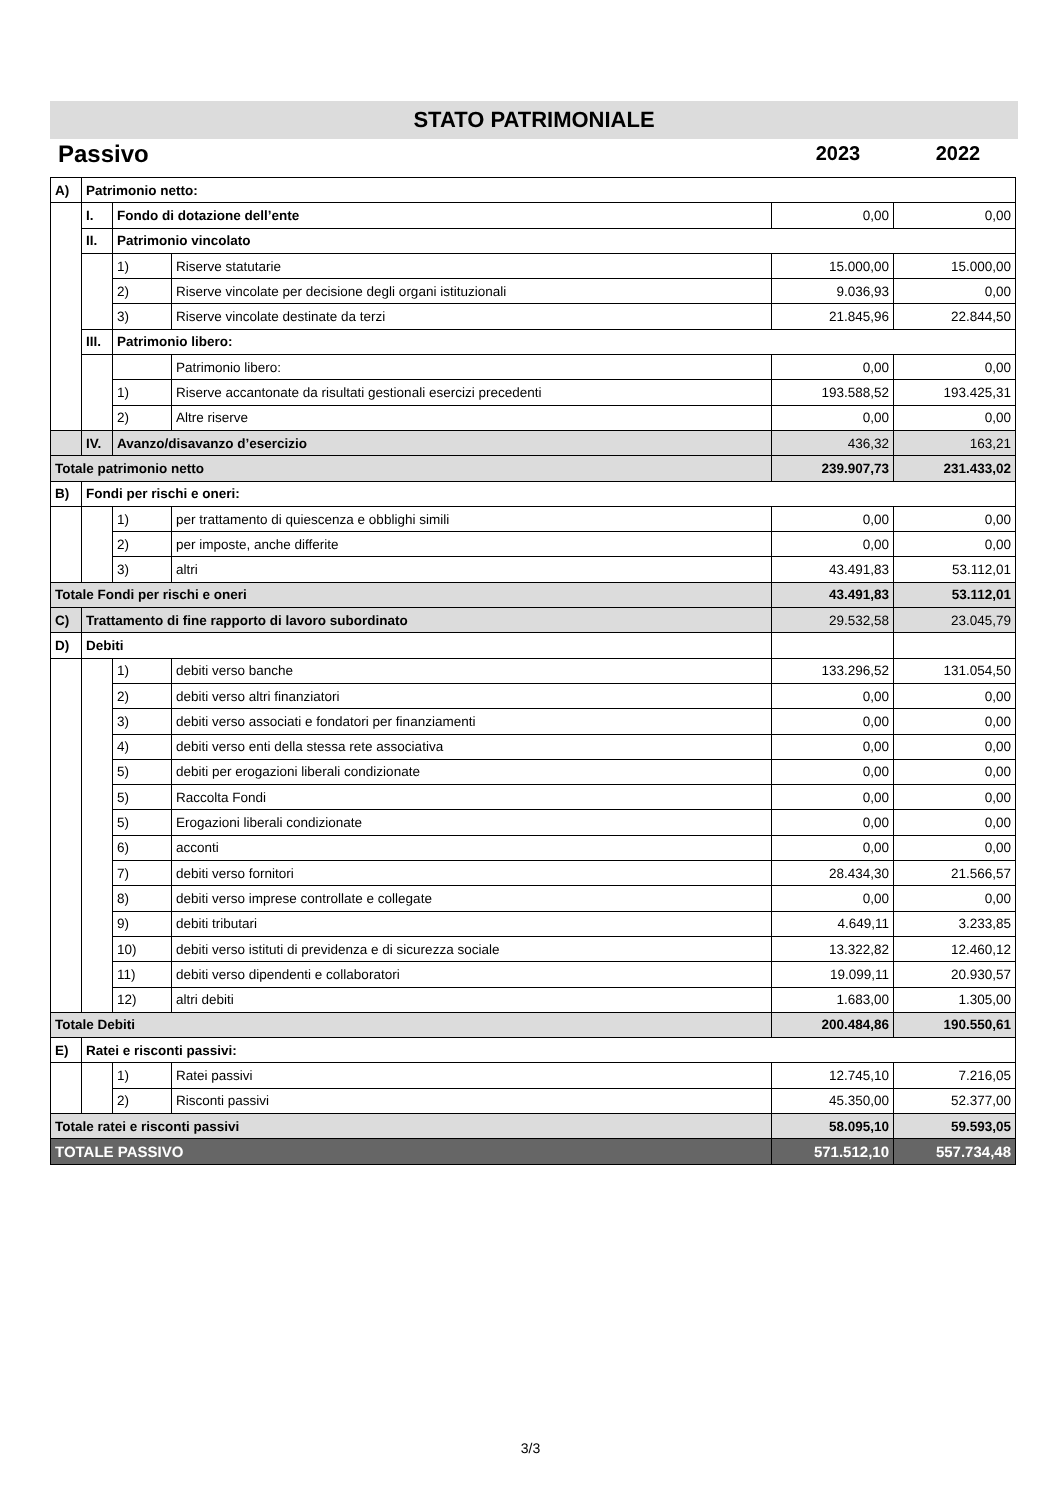STATO PATRIMONIALE
Passivo
2023 2022
| A) | Patrimonio netto: | | | | |
| | I. | Fondo di dotazione dell’ente | | 0,00 | 0,00 |
| | II. | Patrimonio vincolato | | | |
| | | 1) | Riserve statutarie | 15.000,00 | 15.000,00 |
| | | 2) | Riserve vincolate per decisione degli organi istituzionali | 9.036,93 | 0,00 |
| | | 3) | Riserve vincolate destinate da terzi | 21.845,96 | 22.844,50 |
| | III. | Patrimonio libero: | | | |
| | | | Patrimonio libero: | 0,00 | 0,00 |
| | | 1) | Riserve accantonate da risultati gestionali esercizi precedenti | 193.588,52 | 193.425,31 |
| | | 2) | Altre riserve | 0,00 | 0,00 |
| | IV. | Avanzo/disavanzo d’esercizio | | 436,32 | 163,21 |
| Totale patrimonio netto | | | | 239.907,73 | 231.433,02 |
| B) | Fondi per rischi e oneri: | | | | |
| | | 1) | per trattamento di quiescenza e obblighi simili | 0,00 | 0,00 |
| | | 2) | per imposte, anche differite | 0,00 | 0,00 |
| | | 3) | altri | 43.491,83 | 53.112,01 |
| Totale Fondi per rischi e oneri | | | | 43.491,83 | 53.112,01 |
| C) | Trattamento di fine rapporto di lavoro subordinato | | | 29.532,58 | 23.045,79 |
| D) | Debiti | | | | |
| | | 1) | debiti verso banche | 133.296,52 | 131.054,50 |
| | | 2) | debiti verso altri finanziatori | 0,00 | 0,00 |
| | | 3) | debiti verso associati e fondatori per finanziamenti | 0,00 | 0,00 |
| | | 4) | debiti verso enti della stessa rete associativa | 0,00 | 0,00 |
| | | 5) | debiti per erogazioni liberali condizionate | 0,00 | 0,00 |
| | | 5) | Raccolta Fondi | 0,00 | 0,00 |
| | | 5) | Erogazioni liberali condizionate | 0,00 | 0,00 |
| | | 6) | acconti | 0,00 | 0,00 |
| | | 7) | debiti verso fornitori | 28.434,30 | 21.566,57 |
| | | 8) | debiti verso imprese controllate e collegate | 0,00 | 0,00 |
| | | 9) | debiti tributari | 4.649,11 | 3.233,85 |
| | | 10) | debiti verso istituti di previdenza e di sicurezza sociale | 13.322,82 | 12.460,12 |
| | | 11) | debiti verso dipendenti e collaboratori | 19.099,11 | 20.930,57 |
| | | 12) | altri debiti | 1.683,00 | 1.305,00 |
| Totale Debiti | | | | 200.484,86 | 190.550,61 |
| E) | Ratei e risconti passivi: | | | | |
| | | 1) | Ratei passivi | 12.745,10 | 7.216,05 |
| | | 2) | Risconti passivi | 45.350,00 | 52.377,00 |
| Totale ratei e risconti passivi | | | | 58.095,10 | 59.593,05 |
| TOTALE PASSIVO | | | | 571.512,10 | 557.734,48 |
3/3